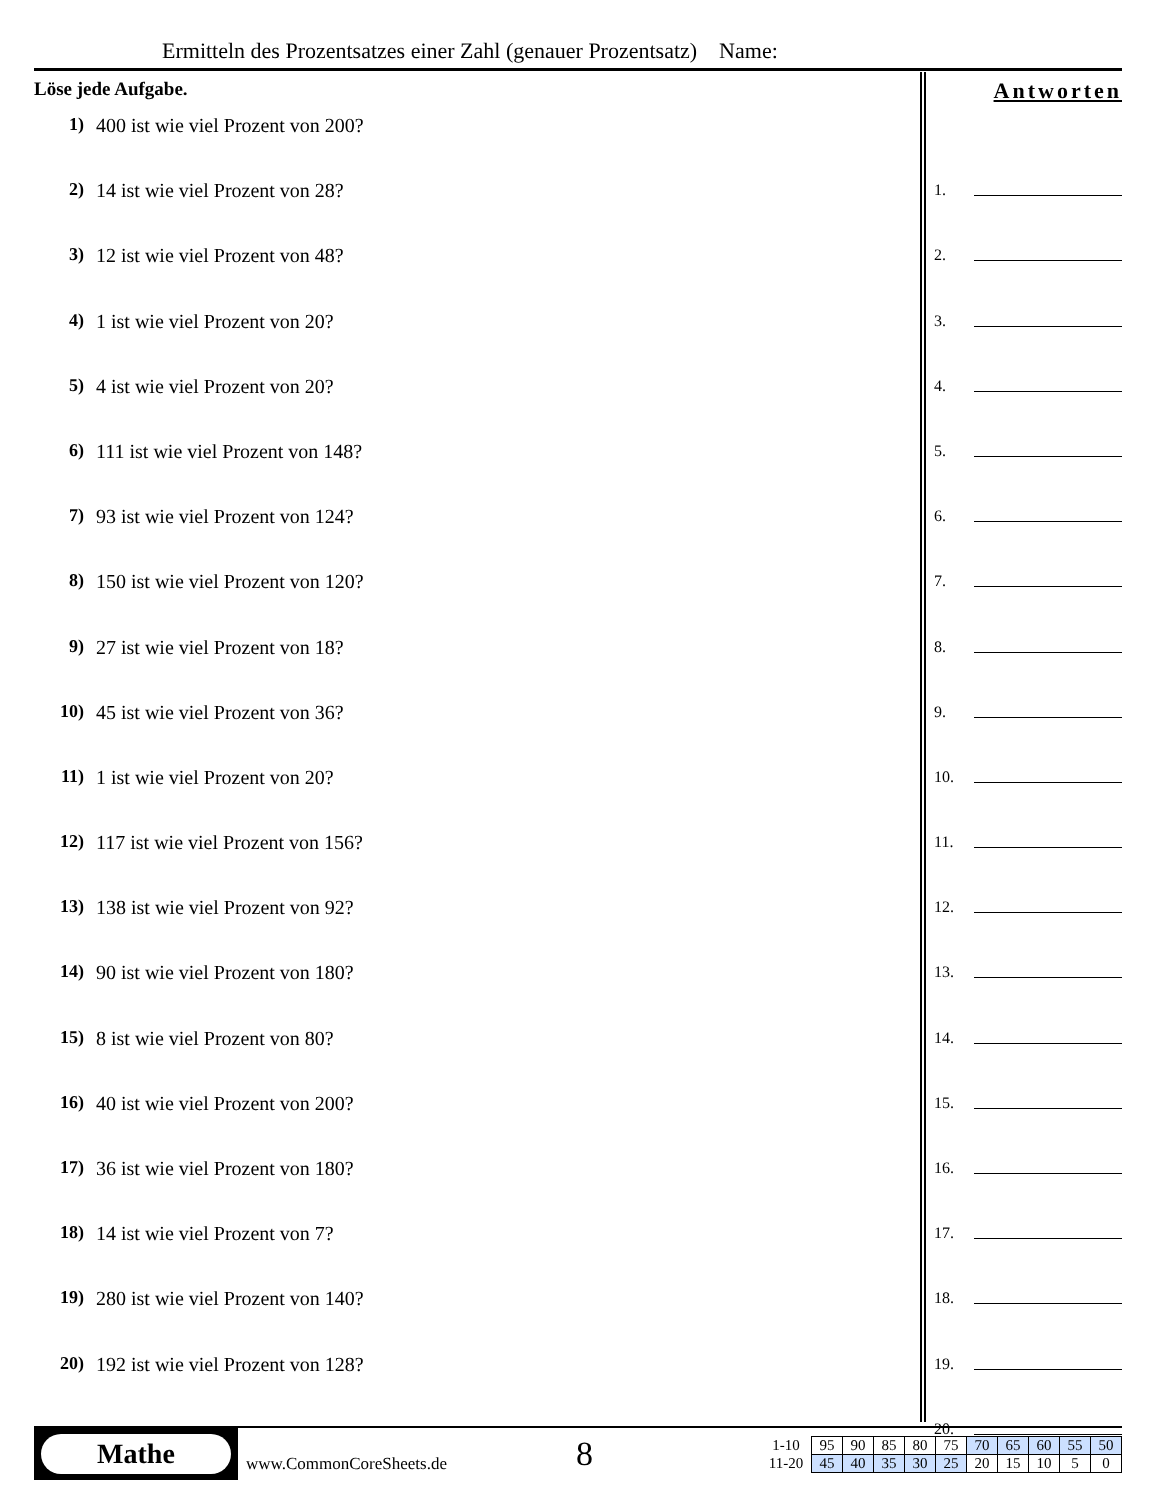Ermitteln des Prozentsatzes einer Zahl (genauer Prozentsatz) Name:
Löse jede Aufgabe.
1) 400 ist wie viel Prozent von 200?
2) 14 ist wie viel Prozent von 28?
3) 12 ist wie viel Prozent von 48?
4) 1 ist wie viel Prozent von 20?
5) 4 ist wie viel Prozent von 20?
6) 111 ist wie viel Prozent von 148?
7) 93 ist wie viel Prozent von 124?
8) 150 ist wie viel Prozent von 120?
9) 27 ist wie viel Prozent von 18?
10) 45 ist wie viel Prozent von 36?
11) 1 ist wie viel Prozent von 20?
12) 117 ist wie viel Prozent von 156?
13) 138 ist wie viel Prozent von 92?
14) 90 ist wie viel Prozent von 180?
15) 8 ist wie viel Prozent von 80?
16) 40 ist wie viel Prozent von 200?
17) 36 ist wie viel Prozent von 180?
18) 14 ist wie viel Prozent von 7?
19) 280 ist wie viel Prozent von 140?
20) 192 ist wie viel Prozent von 128?
Antworten
1.
2.
3.
4.
5.
6.
7.
8.
9.
10.
11.
12.
13.
14.
15.
16.
17.
18.
19.
20.
Mathe
www.CommonCoreSheets.de
8
| 1-10 | 95 | 90 | 85 | 80 | 75 | 70 | 65 | 60 | 55 | 50 |
| 11-20 | 45 | 40 | 35 | 30 | 25 | 20 | 15 | 10 | 5 | 0 |